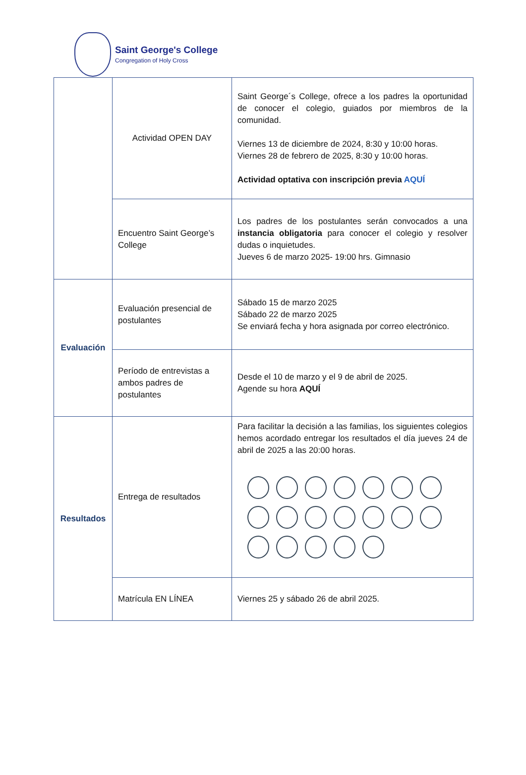Saint George's College
Congregation of Holy Cross
| | Actividad OPEN DAY | Saint George´s College, ofrece a los padres la oportunidad de conocer el colegio, guiados por miembros de la comunidad. Viernes 13 de diciembre de 2024, 8:30 y 10:00 horas. Viernes 28 de febrero de 2025, 8:30 y 10:00 horas. Actividad optativa con inscripción previa AQUÍ |
| | Encuentro Saint George’s College | Los padres de los postulantes serán convocados a una instancia obligatoria para conocer el colegio y resolver dudas o inquietudes. Jueves 6 de marzo 2025- 19:00 hrs. Gimnasio |
| Evaluación | Evaluación presencial de postulantes | Sábado 15 de marzo 2025 Sábado 22 de marzo 2025 Se enviará fecha y hora asignada por correo electrónico. |
| | Período de entrevistas a ambos padres de postulantes | Desde el 10 de marzo y el 9 de abril de 2025. Agende su hora AQUÍ |
| Resultados | Entrega de resultados | Para facilitar la decisión a las familias, los siguientes colegios hemos acordado entregar los resultados el día jueves 24 de abril de 2025 a las 20:00 horas. |
| | Matrícula EN LÍNEA | Viernes 25 y sábado 26 de abril 2025. |